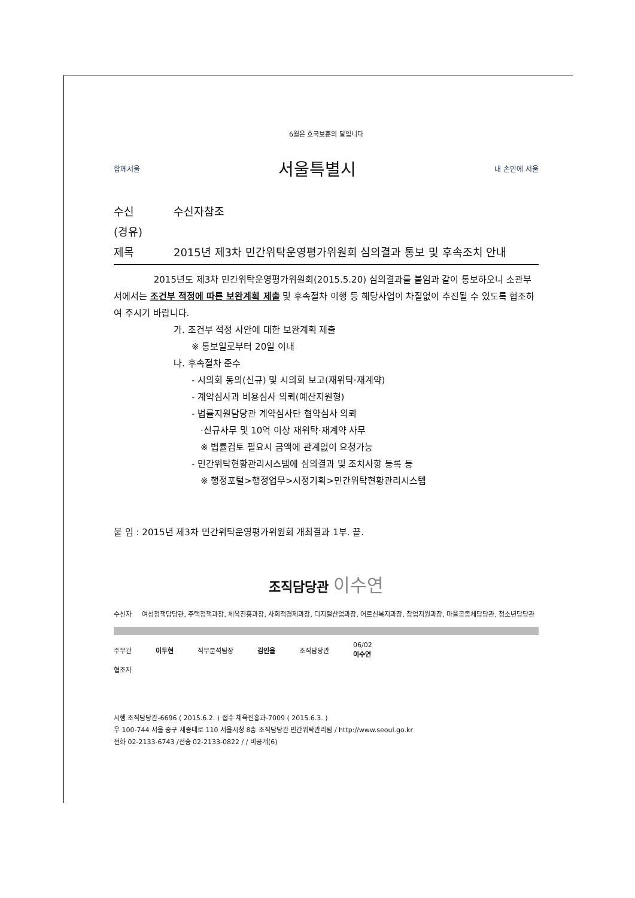6월은 호국보훈의 달입니다
함께서울 서울특별시 내 손안에 서울
수신 수신자참조
(경유)
제목 2015년 제3차 민간위탁운영평가위원회 심의결과 통보 및 후속조치 안내
2015년도 제3차 민간위탁운영평가위원회(2015.5.20) 심의결과를 붙임과 같이 통보하오니 소관부서에서는 조건부 적정에 따른 보완계획 제출 및 후속절차 이행 등 해당사업이 차질없이 추진될 수 있도록 협조하여 주시기 바랍니다.
가. 조건부 적정 사안에 대한 보완계획 제출
※ 통보일로부터 20일 이내
나. 후속절차 준수
- 시의회 동의(신규) 및 시의회 보고(재위탁·재계약)
- 계약심사과 비용심사 의뢰(예산지원형)
- 법률지원담당관 계약심사단 협약심사 의뢰
·신규사무 및 10억 이상 재위탁·재계약 사무
※ 법률검토 필요시 금액에 관계없이 요청가능
- 민간위탁현황관리시스템에 심의결과 및 조치사항 등록 등
※ 행정포털>행정업무>시정기획>민간위탁현황관리시스템
붙 임 : 2015년 제3차 민간위탁운영평가위원회 개최결과 1부. 끝.
조직담당관 이수연
수신자 여성정책담당관, 주택정책과장, 체육진흥과장, 사회적경제과장, 디지털산업과장, 어르신복지과장, 창업지원과장, 마을공동체담당관, 청소년담당관
주무관 이두현 직무분석팀장 김인을 조직담당관 06/02
이수연
협조자
시행 조직담당관-6696 ( 2015.6.2. ) 접수 체육진흥과-7009 ( 2015.6.3. )
우 100-744 서울 중구 세종대로 110 서울시청 8층 조직담당관 민간위탁관리팀 / http://www.seoul.go.kr
전화 02-2133-6743 /전송 02-2133-0822 / / 비공개(6)